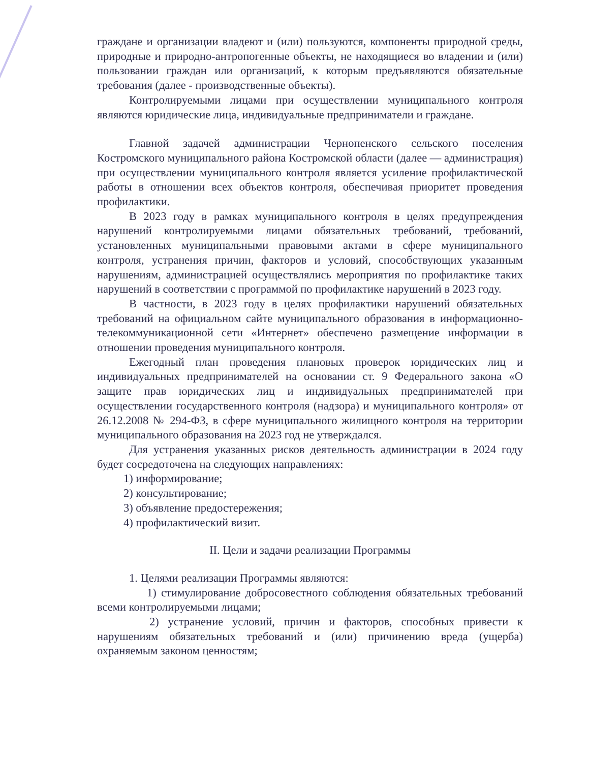граждане и организации владеют и (или) пользуются, компоненты природной среды, природные и природно-антропогенные объекты, не находящиеся во владении и (или) пользовании граждан или организаций, к которым предъявляются обязательные требования (далее - производственные объекты).
Контролируемыми лицами при осуществлении муниципального контроля являются юридические лица, индивидуальные предприниматели и граждане.
Главной задачей администрации Чернопенского сельского поселения Костромского муниципального района Костромской области (далее — администрация) при осуществлении муниципального контроля является усиление профилактической работы в отношении всех объектов контроля, обеспечивая приоритет проведения профилактики.
В 2023 году в рамках муниципального контроля в целях предупреждения нарушений контролируемыми лицами обязательных требований, требований, установленных муниципальными правовыми актами в сфере муниципального контроля, устранения причин, факторов и условий, способствующих указанным нарушениям, администрацией осуществлялись мероприятия по профилактике таких нарушений в соответствии с программой по профилактике нарушений в 2023 году.
В частности, в 2023 году в целях профилактики нарушений обязательных требований на официальном сайте муниципального образования в информационно-телекоммуникационной сети «Интернет» обеспечено размещение информации в отношении проведения муниципального контроля.
Ежегодный план проведения плановых проверок юридических лиц и индивидуальных предпринимателей на основании ст. 9 Федерального закона «О защите прав юридических лиц и индивидуальных предпринимателей при осуществлении государственного контроля (надзора) и муниципального контроля» от 26.12.2008 № 294-ФЗ, в сфере муниципального жилищного контроля на территории муниципального образования на 2023 год не утверждался.
Для устранения указанных рисков деятельность администрации в 2024 году будет сосредоточена на следующих направлениях:
1) информирование;
2) консультирование;
3) объявление предостережения;
4) профилактический визит.
II. Цели и задачи реализации Программы
1. Целями реализации Программы являются:
1) стимулирование добросовестного соблюдения обязательных требований всеми контролируемыми лицами;
2) устранение условий, причин и факторов, способных привести к нарушениям обязательных требований и (или) причинению вреда (ущерба) охраняемым законом ценностям;